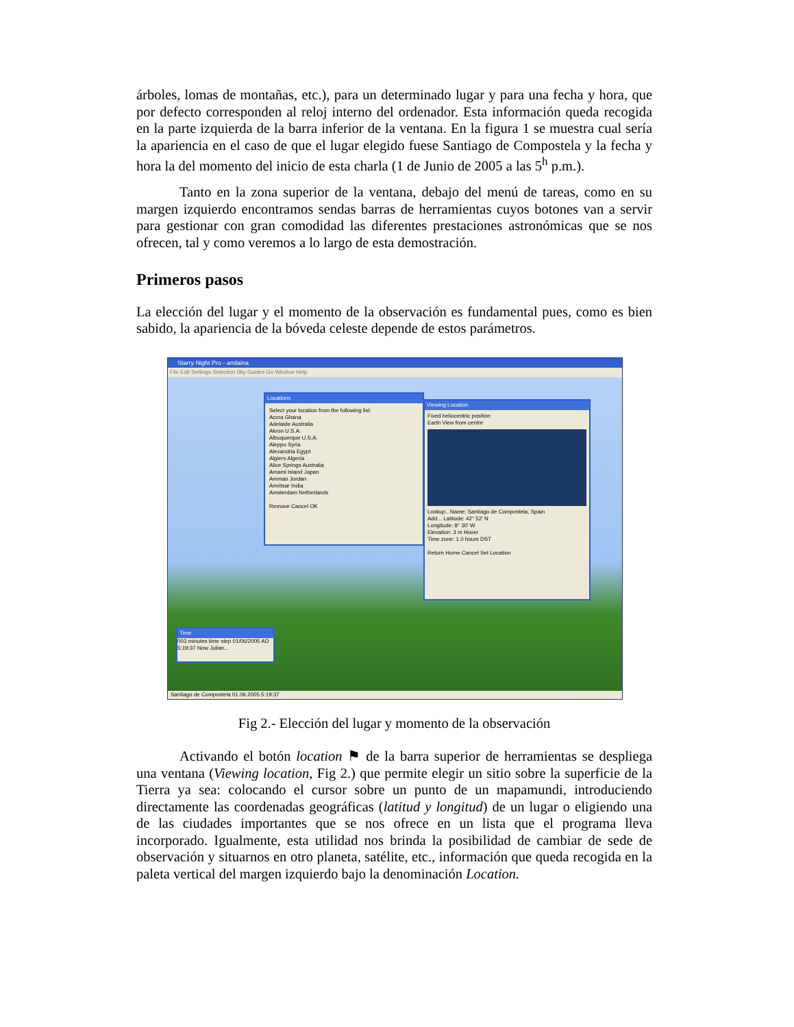árboles, lomas de montañas, etc.), para un determinado lugar y para una fecha y hora, que por defecto corresponden al reloj interno del ordenador. Esta información queda recogida en la parte izquierda de la barra inferior de la ventana. En la figura 1 se muestra cual sería la apariencia en el caso de que el lugar elegido fuese Santiago de Compostela y la fecha y hora la del momento del inicio de esta charla (1 de Junio de 2005 a las 5<sup>h</sup> p.m.).
Tanto en la zona superior de la ventana, debajo del menú de tareas, como en su margen izquierdo encontramos sendas barras de herramientas cuyos botones van a servir para gestionar con gran comodidad las diferentes prestaciones astronómicas que se nos ofrecen, tal y como veremos a lo largo de esta demostración.
Primeros pasos
La elección del lugar y el momento de la observación es fundamental pues, como es bien sabido, la apariencia de la bóveda celeste depende de estos parámetros.
Starry Night Pro - andaina
File Edit Settings Selection Sky Guides Go Window Help
Locations
Select your location from the following list:
Accra Ghana
Adelaide Australia
Akron U.S.A.
Albuquerque U.S.A.
Aleppo Syria
Alexandria Egypt
Algiers Algeria
Alice Springs Australia
Amami Island Japan
Amman Jordan
Amritsar India
Amsterdam Netherlands
Remove Cancel OK
Viewing Location
Fixed heliocentric position
Earth View from centre
Lookup.. Name: Santiago de Compostela, Spain
Add... Latitude: 42° 52' N
Longitude: 8° 30' W
Elevation: 3 m Hover
Time zone: 1.0 hours DST
Return Home Cancel Set Location
Time
003 minutes time step 01/06/2005 AD 5:19:37 Now Julian...
Santiago de Compostela 01.06.2005 5:19:37
Fig 2.- Elección del lugar y momento de la observación
Activando el botón location ⚑ de la barra superior de herramientas se despliega una ventana (Viewing location, Fig 2.) que permite elegir un sitio sobre la superficie de la Tierra ya sea: colocando el cursor sobre un punto de un mapamundi, introduciendo directamente las coordenadas geográficas (latitud y longitud) de un lugar o eligiendo una de las ciudades importantes que se nos ofrece en un lista que el programa lleva incorporado. Igualmente, esta utilidad nos brinda la posibilidad de cambiar de sede de observación y situarnos en otro planeta, satélite, etc., información que queda recogida en la paleta vertical del margen izquierdo bajo la denominación Location.